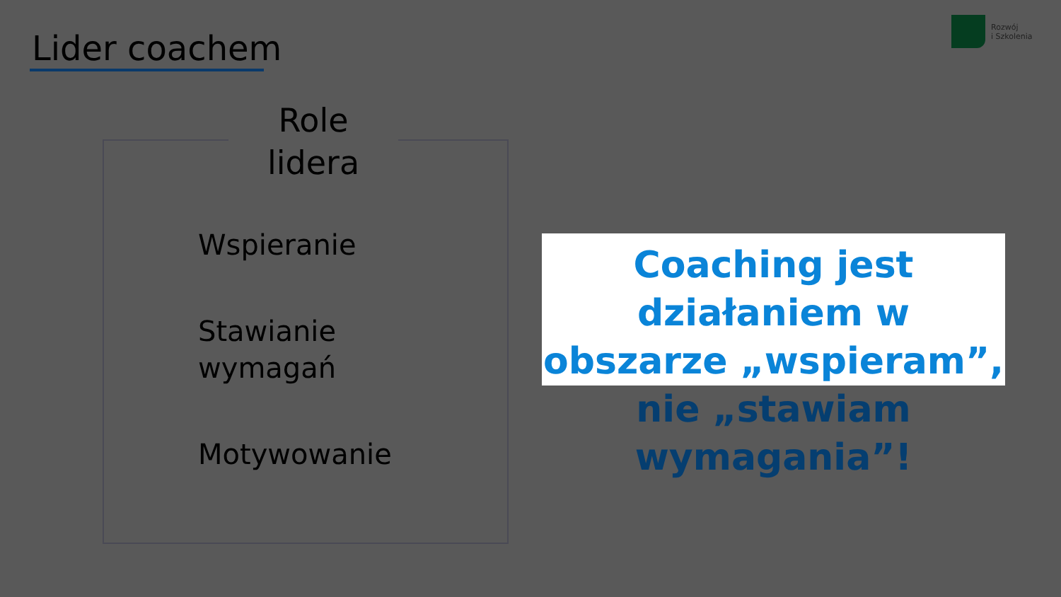Lider coachem
Rozwój
i Szkolenia
Role
lidera
Wspieranie
Stawianie
wymagań
Motywowanie
Coaching jest działaniem w obszarze „wspieram”,
nie „stawiam wymagania”!